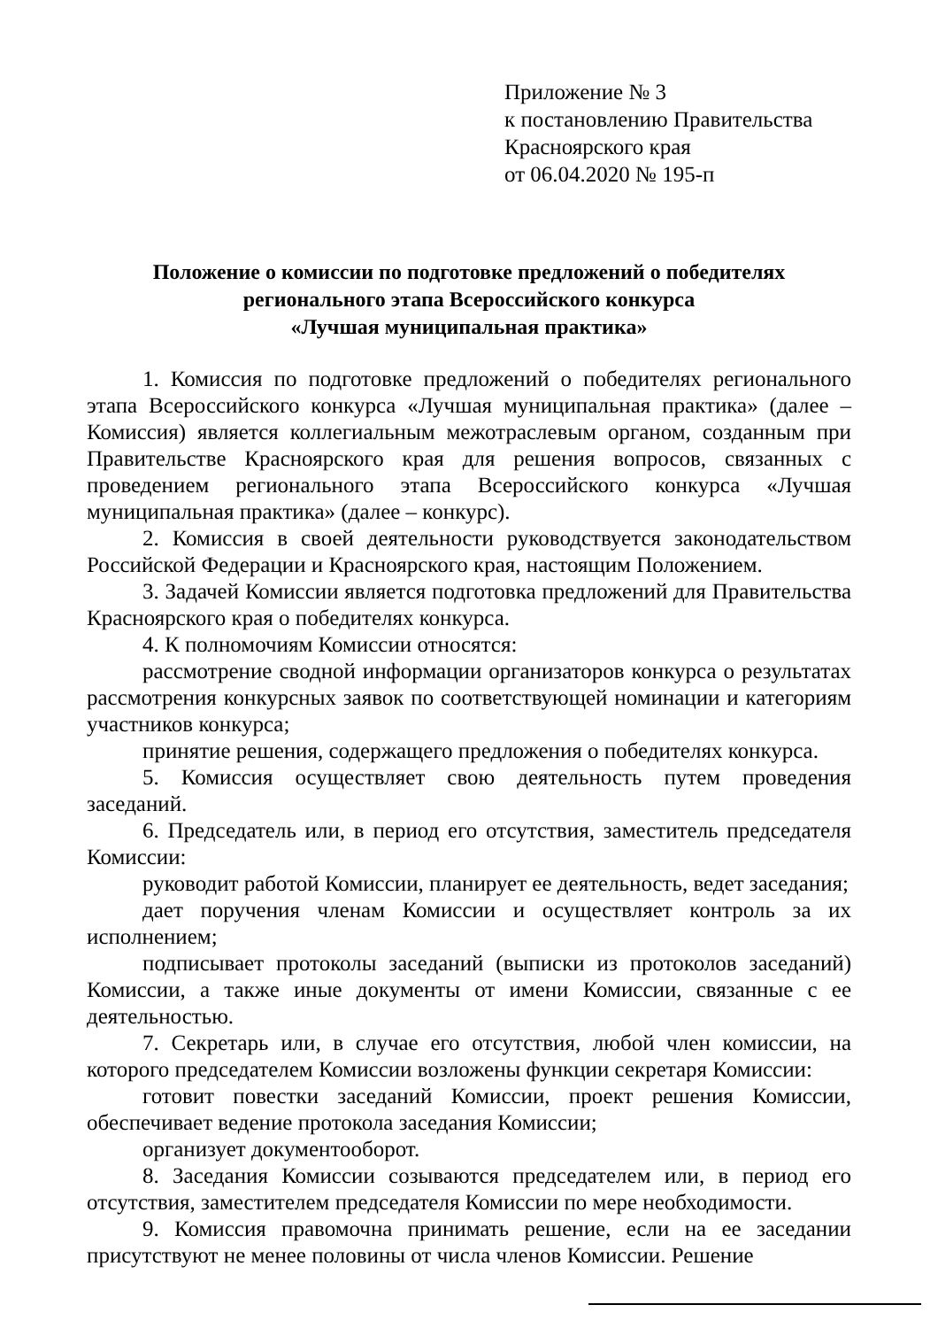Приложение № 3
к постановлению Правительства
Красноярского края
от 06.04.2020 № 195-п
Положение о комиссии по подготовке предложений о победителях
регионального этапа Всероссийского конкурса
«Лучшая муниципальная практика»
1. Комиссия по подготовке предложений о победителях регионального этапа Всероссийского конкурса «Лучшая муниципальная практика» (далее – Комиссия) является коллегиальным межотраслевым органом, созданным при Правительстве Красноярского края для решения вопросов, связанных с проведением регионального этапа Всероссийского конкурса «Лучшая муниципальная практика» (далее – конкурс).
2. Комиссия в своей деятельности руководствуется законодательством Российской Федерации и Красноярского края, настоящим Положением.
3. Задачей Комиссии является подготовка предложений для Правительства Красноярского края о победителях конкурса.
4. К полномочиям Комиссии относятся:
рассмотрение сводной информации организаторов конкурса о результатах рассмотрения конкурсных заявок по соответствующей номинации и категориям участников конкурса;
принятие решения, содержащего предложения о победителях конкурса.
5. Комиссия осуществляет свою деятельность путем проведения заседаний.
6. Председатель или, в период его отсутствия, заместитель председателя Комиссии:
руководит работой Комиссии, планирует ее деятельность, ведет заседания;
дает поручения членам Комиссии и осуществляет контроль за их исполнением;
подписывает протоколы заседаний (выписки из протоколов заседаний) Комиссии, а также иные документы от имени Комиссии, связанные с ее деятельностью.
7. Секретарь или, в случае его отсутствия, любой член комиссии, на которого председателем Комиссии возложены функции секретаря Комиссии:
готовит повестки заседаний Комиссии, проект решения Комиссии, обеспечивает ведение протокола заседания Комиссии;
организует документооборот.
8. Заседания Комиссии созываются председателем или, в период его отсутствия, заместителем председателя Комиссии по мере необходимости.
9. Комиссия правомочна принимать решение, если на ее заседании присутствуют не менее половины от числа членов Комиссии. Решение